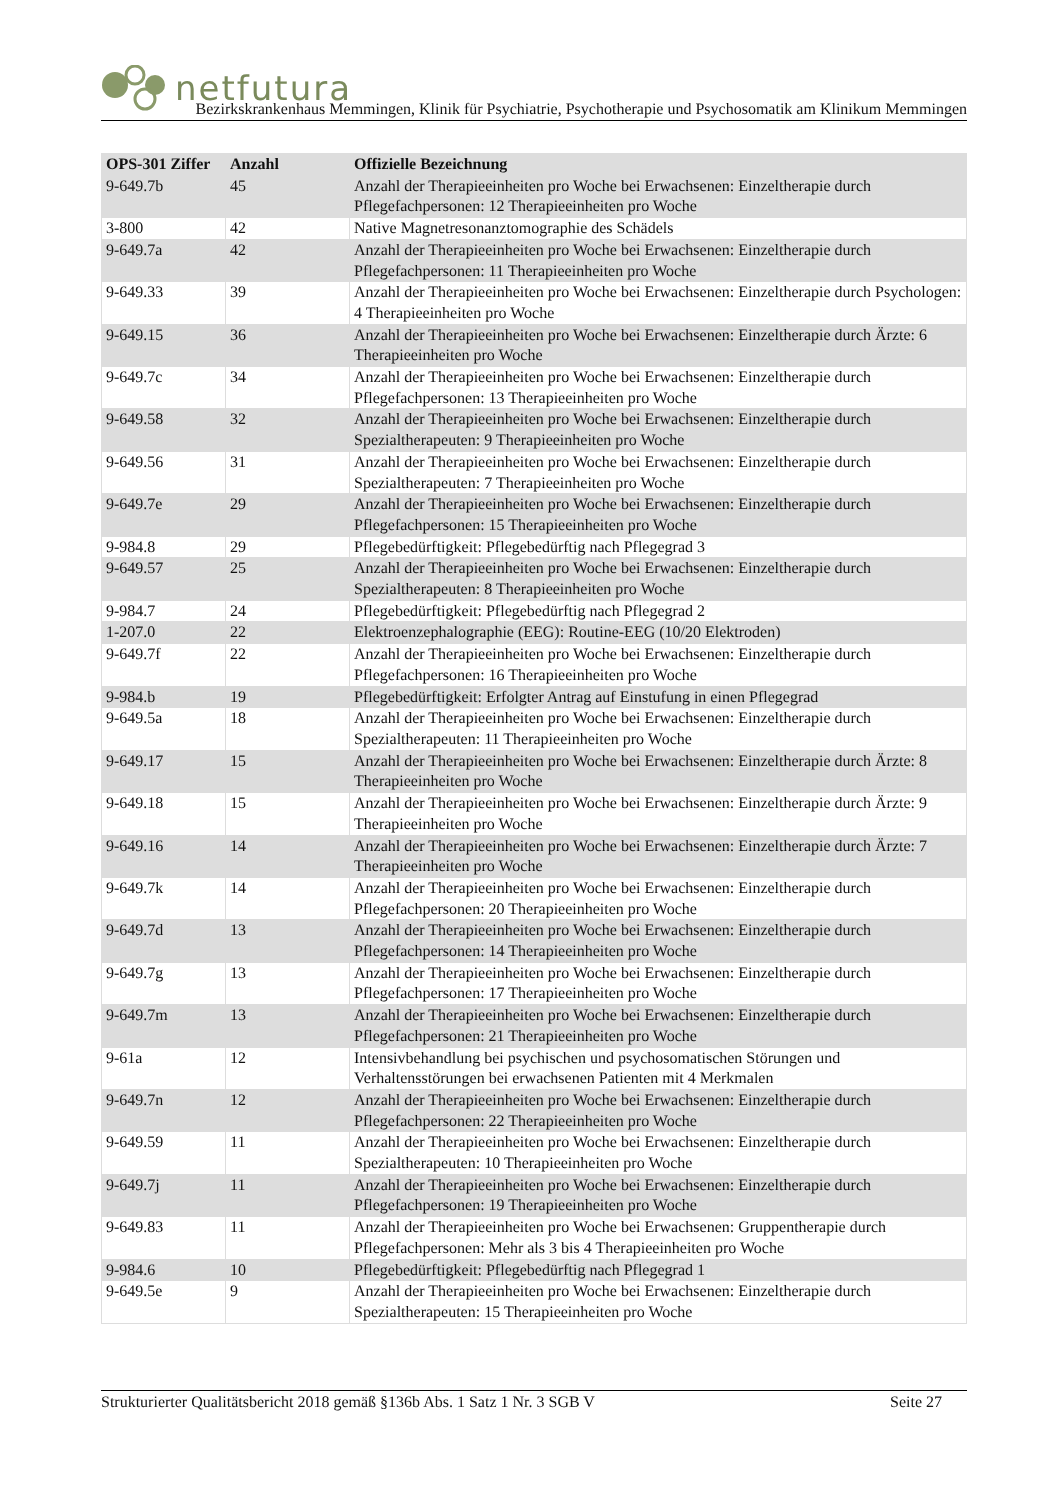netfutura
Bezirkskrankenhaus Memmingen, Klinik für Psychiatrie, Psychotherapie und Psychosomatik am Klinikum Memmingen
| OPS-301 Ziffer | Anzahl | Offizielle Bezeichnung |
| --- | --- | --- |
| 9-649.7b | 45 | Anzahl der Therapieeinheiten pro Woche bei Erwachsenen: Einzeltherapie durch Pflegefachpersonen: 12 Therapieeinheiten pro Woche |
| 3-800 | 42 | Native Magnetresonanztomographie des Schädels |
| 9-649.7a | 42 | Anzahl der Therapieeinheiten pro Woche bei Erwachsenen: Einzeltherapie durch Pflegefachpersonen: 11 Therapieeinheiten pro Woche |
| 9-649.33 | 39 | Anzahl der Therapieeinheiten pro Woche bei Erwachsenen: Einzeltherapie durch Psychologen: 4 Therapieeinheiten pro Woche |
| 9-649.15 | 36 | Anzahl der Therapieeinheiten pro Woche bei Erwachsenen: Einzeltherapie durch Ärzte: 6 Therapieeinheiten pro Woche |
| 9-649.7c | 34 | Anzahl der Therapieeinheiten pro Woche bei Erwachsenen: Einzeltherapie durch Pflegefachpersonen: 13 Therapieeinheiten pro Woche |
| 9-649.58 | 32 | Anzahl der Therapieeinheiten pro Woche bei Erwachsenen: Einzeltherapie durch Spezialtherapeuten: 9 Therapieeinheiten pro Woche |
| 9-649.56 | 31 | Anzahl der Therapieeinheiten pro Woche bei Erwachsenen: Einzeltherapie durch Spezialtherapeuten: 7 Therapieeinheiten pro Woche |
| 9-649.7e | 29 | Anzahl der Therapieeinheiten pro Woche bei Erwachsenen: Einzeltherapie durch Pflegefachpersonen: 15 Therapieeinheiten pro Woche |
| 9-984.8 | 29 | Pflegebedürftigkeit: Pflegebedürftig nach Pflegegrad 3 |
| 9-649.57 | 25 | Anzahl der Therapieeinheiten pro Woche bei Erwachsenen: Einzeltherapie durch Spezialtherapeuten: 8 Therapieeinheiten pro Woche |
| 9-984.7 | 24 | Pflegebedürftigkeit: Pflegebedürftig nach Pflegegrad 2 |
| 1-207.0 | 22 | Elektroenzephalographie (EEG): Routine-EEG (10/20 Elektroden) |
| 9-649.7f | 22 | Anzahl der Therapieeinheiten pro Woche bei Erwachsenen: Einzeltherapie durch Pflegefachpersonen: 16 Therapieeinheiten pro Woche |
| 9-984.b | 19 | Pflegebedürftigkeit: Erfolgter Antrag auf Einstufung in einen Pflegegrad |
| 9-649.5a | 18 | Anzahl der Therapieeinheiten pro Woche bei Erwachsenen: Einzeltherapie durch Spezialtherapeuten: 11 Therapieeinheiten pro Woche |
| 9-649.17 | 15 | Anzahl der Therapieeinheiten pro Woche bei Erwachsenen: Einzeltherapie durch Ärzte: 8 Therapieeinheiten pro Woche |
| 9-649.18 | 15 | Anzahl der Therapieeinheiten pro Woche bei Erwachsenen: Einzeltherapie durch Ärzte: 9 Therapieeinheiten pro Woche |
| 9-649.16 | 14 | Anzahl der Therapieeinheiten pro Woche bei Erwachsenen: Einzeltherapie durch Ärzte: 7 Therapieeinheiten pro Woche |
| 9-649.7k | 14 | Anzahl der Therapieeinheiten pro Woche bei Erwachsenen: Einzeltherapie durch Pflegefachpersonen: 20 Therapieeinheiten pro Woche |
| 9-649.7d | 13 | Anzahl der Therapieeinheiten pro Woche bei Erwachsenen: Einzeltherapie durch Pflegefachpersonen: 14 Therapieeinheiten pro Woche |
| 9-649.7g | 13 | Anzahl der Therapieeinheiten pro Woche bei Erwachsenen: Einzeltherapie durch Pflegefachpersonen: 17 Therapieeinheiten pro Woche |
| 9-649.7m | 13 | Anzahl der Therapieeinheiten pro Woche bei Erwachsenen: Einzeltherapie durch Pflegefachpersonen: 21 Therapieeinheiten pro Woche |
| 9-61a | 12 | Intensivbehandlung bei psychischen und psychosomatischen Störungen und Verhaltensstörungen bei erwachsenen Patienten mit 4 Merkmalen |
| 9-649.7n | 12 | Anzahl der Therapieeinheiten pro Woche bei Erwachsenen: Einzeltherapie durch Pflegefachpersonen: 22 Therapieeinheiten pro Woche |
| 9-649.59 | 11 | Anzahl der Therapieeinheiten pro Woche bei Erwachsenen: Einzeltherapie durch Spezialtherapeuten: 10 Therapieeinheiten pro Woche |
| 9-649.7j | 11 | Anzahl der Therapieeinheiten pro Woche bei Erwachsenen: Einzeltherapie durch Pflegefachpersonen: 19 Therapieeinheiten pro Woche |
| 9-649.83 | 11 | Anzahl der Therapieeinheiten pro Woche bei Erwachsenen: Gruppentherapie durch Pflegefachpersonen: Mehr als 3 bis 4 Therapieeinheiten pro Woche |
| 9-984.6 | 10 | Pflegebedürftigkeit: Pflegebedürftig nach Pflegegrad 1 |
| 9-649.5e | 9 | Anzahl der Therapieeinheiten pro Woche bei Erwachsenen: Einzeltherapie durch Spezialtherapeuten: 15 Therapieeinheiten pro Woche |
Strukturierter Qualitätsbericht 2018 gemäß §136b Abs. 1 Satz 1 Nr. 3 SGB V Seite 27